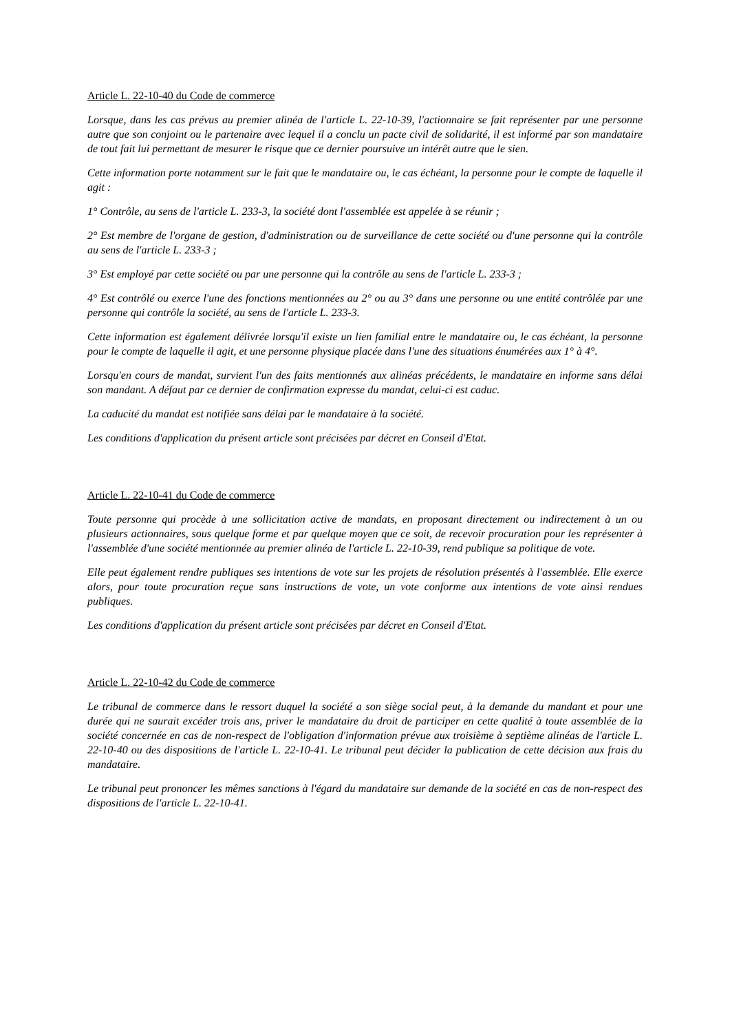Article L. 22-10-40 du Code de commerce
Lorsque, dans les cas prévus au premier alinéa de l'article L. 22-10-39, l'actionnaire se fait représenter par une personne autre que son conjoint ou le partenaire avec lequel il a conclu un pacte civil de solidarité, il est informé par son mandataire de tout fait lui permettant de mesurer le risque que ce dernier poursuive un intérêt autre que le sien.
Cette information porte notamment sur le fait que le mandataire ou, le cas échéant, la personne pour le compte de laquelle il agit :
1° Contrôle, au sens de l'article L. 233-3, la société dont l'assemblée est appelée à se réunir ;
2° Est membre de l'organe de gestion, d'administration ou de surveillance de cette société ou d'une personne qui la contrôle au sens de l'article L. 233-3 ;
3° Est employé par cette société ou par une personne qui la contrôle au sens de l'article L. 233-3 ;
4° Est contrôlé ou exerce l'une des fonctions mentionnées au 2° ou au 3° dans une personne ou une entité contrôlée par une personne qui contrôle la société, au sens de l'article L. 233-3.
Cette information est également délivrée lorsqu'il existe un lien familial entre le mandataire ou, le cas échéant, la personne pour le compte de laquelle il agit, et une personne physique placée dans l'une des situations énumérées aux 1° à 4°.
Lorsqu'en cours de mandat, survient l'un des faits mentionnés aux alinéas précédents, le mandataire en informe sans délai son mandant. A défaut par ce dernier de confirmation expresse du mandat, celui-ci est caduc.
La caducité du mandat est notifiée sans délai par le mandataire à la société.
Les conditions d'application du présent article sont précisées par décret en Conseil d'Etat.
Article L. 22-10-41 du Code de commerce
Toute personne qui procède à une sollicitation active de mandats, en proposant directement ou indirectement à un ou plusieurs actionnaires, sous quelque forme et par quelque moyen que ce soit, de recevoir procuration pour les représenter à l'assemblée d'une société mentionnée au premier alinéa de l'article L. 22-10-39, rend publique sa politique de vote.
Elle peut également rendre publiques ses intentions de vote sur les projets de résolution présentés à l'assemblée. Elle exerce alors, pour toute procuration reçue sans instructions de vote, un vote conforme aux intentions de vote ainsi rendues publiques.
Les conditions d'application du présent article sont précisées par décret en Conseil d'Etat.
Article L. 22-10-42 du Code de commerce
Le tribunal de commerce dans le ressort duquel la société a son siège social peut, à la demande du mandant et pour une durée qui ne saurait excéder trois ans, priver le mandataire du droit de participer en cette qualité à toute assemblée de la société concernée en cas de non-respect de l'obligation d'information prévue aux troisième à septième alinéas de l'article L. 22-10-40 ou des dispositions de l'article L. 22-10-41. Le tribunal peut décider la publication de cette décision aux frais du mandataire.
Le tribunal peut prononcer les mêmes sanctions à l'égard du mandataire sur demande de la société en cas de non-respect des dispositions de l'article L. 22-10-41.